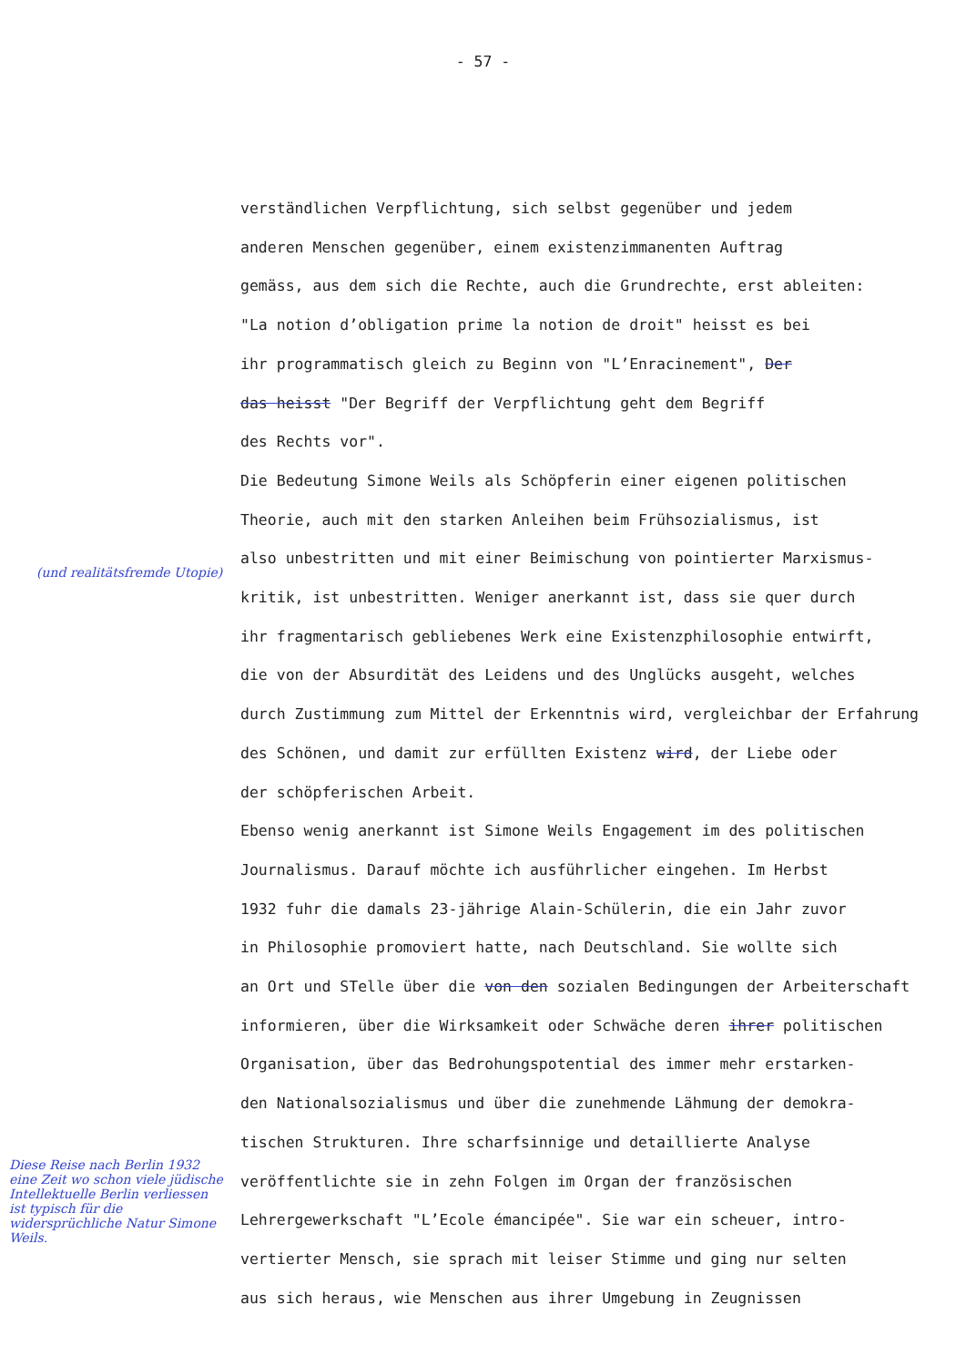- 57 -
verständlichen Verpflichtung, sich selbst gegenüber und jedem
anderen Menschen gegenüber, einem existenzimmanenten Auftrag
gemäss, aus dem sich die Rechte, auch die Grundrechte, erst ableiten:
"La notion d’obligation prime la notion de droit" heisst es bei
ihr programmatisch gleich zu Beginn von "L’Enracinement", Der
das heisst "Der Begriff der Verpflichtung geht dem Begriff
des Rechts vor".
Die Bedeutung Simone Weils als Schöpferin einer eigenen politischen
Theorie, auch mit den starken Anleihen beim Frühsozialismus, ist
also unbestritten und mit einer Beimischung von pointierter Marxismus-
kritik, ist unbestritten. Weniger anerkannt ist, dass sie quer durch
ihr fragmentarisch gebliebenes Werk eine Existenzphilosophie entwirft,
die von der Absurdität des Leidens und des Unglücks ausgeht, welches
durch Zustimmung zum Mittel der Erkenntnis wird, vergleichbar der Erfahrung
des Schönen, und damit zur erfüllten Existenz wird, der Liebe oder
der schöpferischen Arbeit.
Ebenso wenig anerkannt ist Simone Weils Engagement im des politischen
Journalismus. Darauf möchte ich ausführlicher eingehen. Im Herbst
1932 fuhr die damals 23-jährige Alain-Schülerin, die ein Jahr zuvor
in Philosophie promoviert hatte, nach Deutschland. Sie wollte sich
an Ort und STelle über die von den sozialen Bedingungen der Arbeiterschaft
informieren, über die Wirksamkeit oder Schwäche deren ihrer politischen
Organisation, über das Bedrohungspotential des immer mehr erstarken-
den Nationalsozialismus und über die zunehmende Lähmung der demokra-
tischen Strukturen. Ihre scharfsinnige und detaillierte Analyse
veröffentlichte sie in zehn Folgen im Organ der französischen
Lehrergewerkschaft "L’Ecole émancipée". Sie war ein scheuer, intro-
vertierter Mensch, sie sprach mit leiser Stimme und ging nur selten
aus sich heraus, wie Menschen aus ihrer Umgebung in Zeugnissen
(und realitätsfremde Utopie)
Diese Reise nach Berlin 1932 eine Zeit wo schon viele jüdische Intellektuelle Berlin verliessen ist typisch für die widersprüchliche Natur Simone Weils.